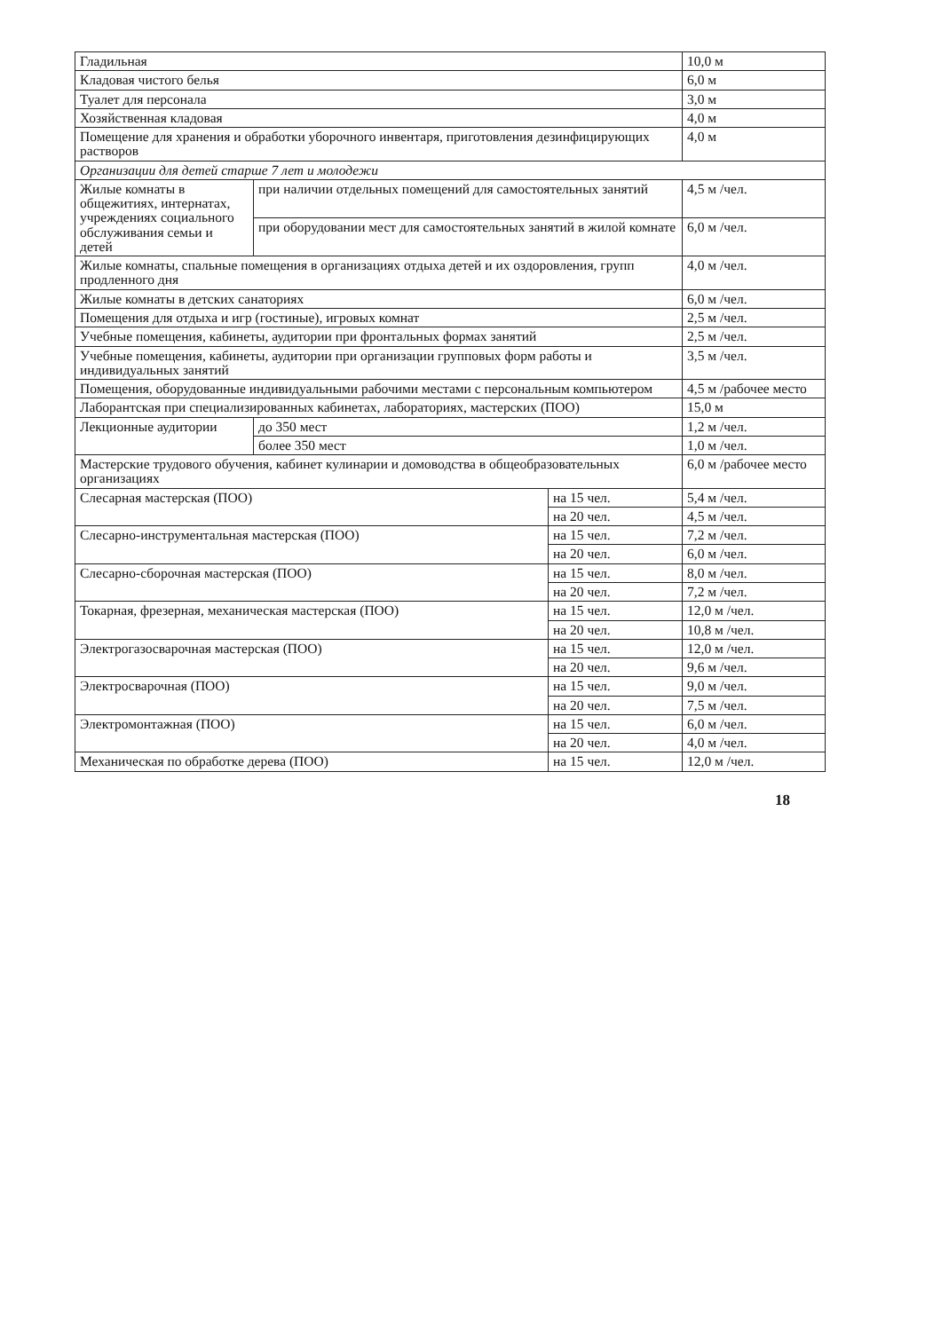| Гладильная | | 10,0 м |
| Кладовая чистого белья | | 6,0 м |
| Туалет для персонала | | 3,0 м |
| Хозяйственная кладовая | | 4,0 м |
| Помещение для хранения и обработки уборочного инвентаря, приготовления дезинфицирующих растворов | | 4,0 м |
| Организации для детей старше 7 лет и молодежи | | |
| Жилые комнаты в общежитиях, интернатах, учреждениях социального обслуживания семьи и детей | при наличии отдельных помещений для самостоятельных занятий | 4,5 м /чел. |
| | при оборудовании мест для самостоятельных занятий в жилой комнате | 6,0 м /чел. |
| Жилые комнаты, спальные помещения в организациях отдыха детей и их оздоровления, групп продленного дня | | 4,0 м /чел. |
| Жилые комнаты в детских санаториях | | 6,0 м /чел. |
| Помещения для отдыха и игр (гостиные), игровых комнат | | 2,5 м /чел. |
| Учебные помещения, кабинеты, аудитории при фронтальных формах занятий | | 2,5 м /чел. |
| Учебные помещения, кабинеты, аудитории при организации групповых форм работы и индивидуальных занятий | | 3,5 м /чел. |
| Помещения, оборудованные индивидуальными рабочими местами с персональным компьютером | | 4,5 м /рабочее место |
| Лаборантская при специализированных кабинетах, лабораториях, мастерских (ПОО) | | 15,0 м |
| Лекционные аудитории | до 350 мест | 1,2 м /чел. |
| | более 350 мест | 1,0 м /чел. |
| Мастерские трудового обучения, кабинет кулинарии и домоводства в общеобразовательных организациях | | 6,0 м /рабочее место |
| Слесарная мастерская (ПОО) | на 15 чел. | 5,4 м /чел. |
| | на 20 чел. | 4,5 м /чел. |
| Слесарно-инструментальная мастерская (ПОО) | на 15 чел. | 7,2 м /чел. |
| | на 20 чел. | 6,0 м /чел. |
| Слесарно-сборочная мастерская (ПОО) | на 15 чел. | 8,0 м /чел. |
| | на 20 чел. | 7,2 м /чел. |
| Токарная, фрезерная, механическая мастерская (ПОО) | на 15 чел. | 12,0 м /чел. |
| | на 20 чел. | 10,8 м /чел. |
| Электрогазосварочная мастерская (ПОО) | на 15 чел. | 12,0 м /чел. |
| | на 20 чел. | 9,6 м /чел. |
| Электросварочная (ПОО) | на 15 чел. | 9,0 м /чел. |
| | на 20 чел. | 7,5 м /чел. |
| Электромонтажная (ПОО) | на 15 чел. | 6,0 м /чел. |
| | на 20 чел. | 4,0 м /чел. |
| Механическая по обработке дерева (ПОО) | на 15 чел. | 12,0 м /чел. |
18